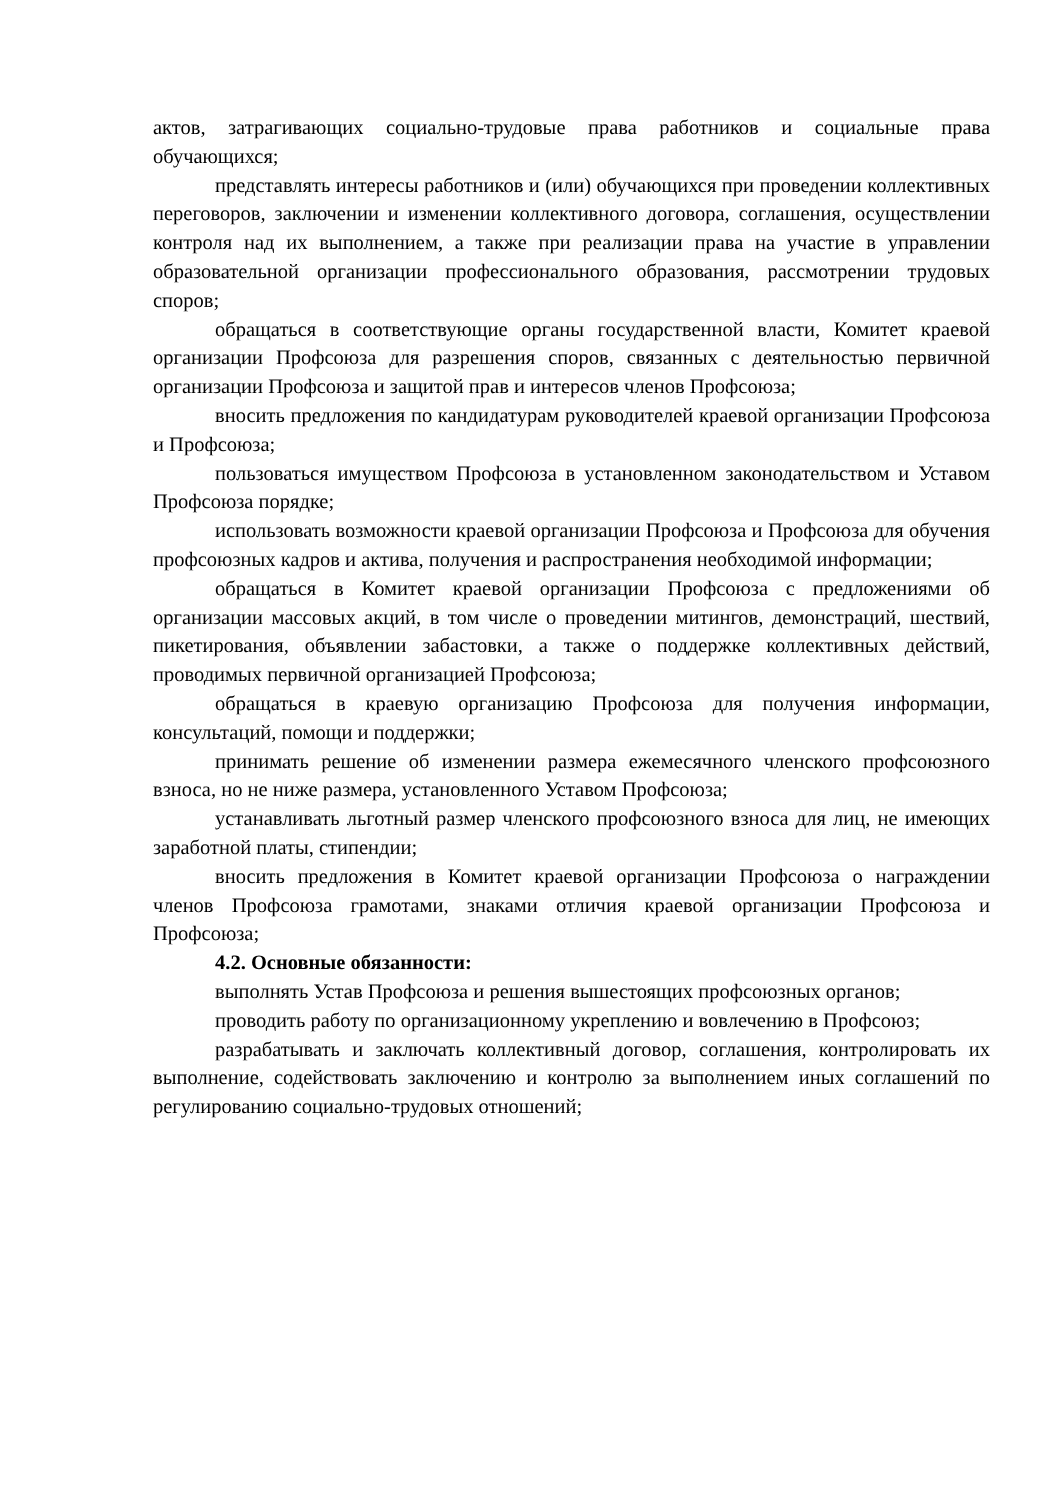актов, затрагивающих социально-трудовые права работников и социальные права обучающихся;
представлять интересы работников и (или) обучающихся при проведении коллективных переговоров, заключении и изменении коллективного договора, соглашения, осуществлении контроля над их выполнением, а также при реализации права на участие в управлении образовательной организации профессионального образования, рассмотрении трудовых споров;
обращаться в соответствующие органы государственной власти, Комитет краевой организации Профсоюза для разрешения споров, связанных с деятельностью первичной организации Профсоюза и защитой прав и интересов членов Профсоюза;
вносить предложения по кандидатурам руководителей краевой организации Профсоюза и Профсоюза;
пользоваться имуществом Профсоюза в установленном законодательством и Уставом Профсоюза порядке;
использовать возможности краевой организации Профсоюза и Профсоюза для обучения профсоюзных кадров и актива, получения и распространения необходимой информации;
обращаться в Комитет краевой организации Профсоюза с предложениями об организации массовых акций, в том числе о проведении митингов, демонстраций, шествий, пикетирования, объявлении забастовки, а также о поддержке коллективных действий, проводимых первичной организацией Профсоюза;
обращаться в краевую организацию Профсоюза для получения информации, консультаций, помощи и поддержки;
принимать решение об изменении размера ежемесячного членского профсоюзного взноса, но не ниже размера, установленного Уставом Профсоюза;
устанавливать льготный размер членского профсоюзного взноса для лиц, не имеющих заработной платы, стипендии;
вносить предложения в Комитет краевой организации Профсоюза о награждении членов Профсоюза грамотами, знаками отличия краевой организации Профсоюза и Профсоюза;
4.2. Основные обязанности:
выполнять Устав Профсоюза и решения вышестоящих профсоюзных органов;
проводить работу по организационному укреплению и вовлечению в Профсоюз;
разрабатывать и заключать коллективный договор, соглашения, контролировать их выполнение, содействовать заключению и контролю за выполнением иных соглашений по регулированию социально-трудовых отношений;